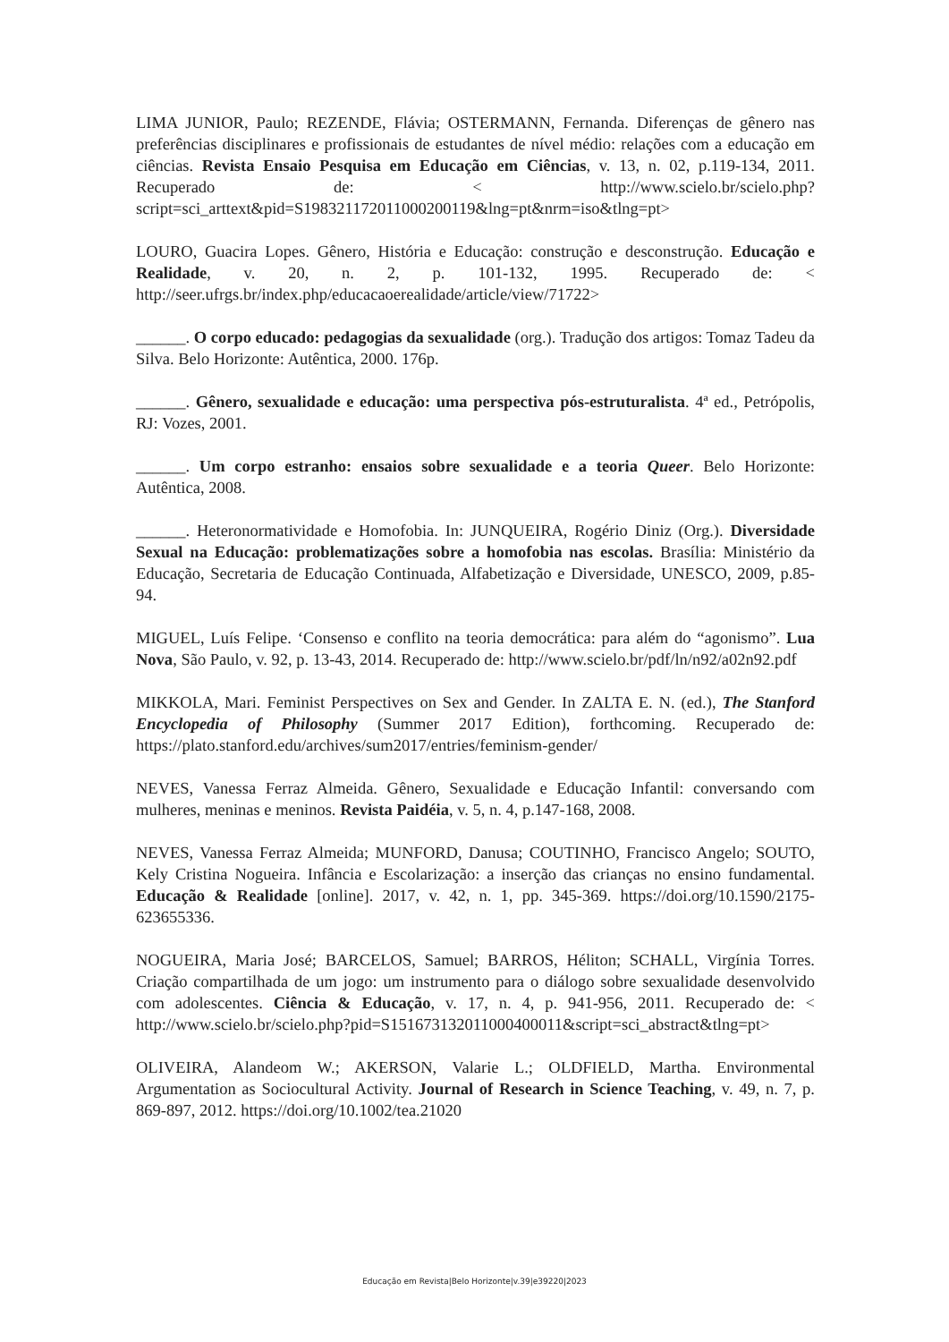LIMA JUNIOR, Paulo; REZENDE, Flávia; OSTERMANN, Fernanda. Diferenças de gênero nas preferências disciplinares e profissionais de estudantes de nível médio: relações com a educação em ciências. Revista Ensaio Pesquisa em Educação em Ciências, v. 13, n. 02, p.119-134, 2011. Recuperado de: < http://www.scielo.br/scielo.php?script=sci_arttext&pid=S198321172011000200119&lng=pt&nrm=iso&tlng=pt>
LOURO, Guacira Lopes. Gênero, História e Educação: construção e desconstrução. Educação e Realidade, v. 20, n. 2, p. 101-132, 1995. Recuperado de: < http://seer.ufrgs.br/index.php/educacaoerealidade/article/view/71722>
______. O corpo educado: pedagogias da sexualidade (org.). Tradução dos artigos: Tomaz Tadeu da Silva. Belo Horizonte: Autêntica, 2000. 176p.
______. Gênero, sexualidade e educação: uma perspectiva pós-estruturalista. 4ª ed., Petrópolis, RJ: Vozes, 2001.
______. Um corpo estranho: ensaios sobre sexualidade e a teoria Queer. Belo Horizonte: Autêntica, 2008.
______. Heteronormatividade e Homofobia. In: JUNQUEIRA, Rogério Diniz (Org.). Diversidade Sexual na Educação: problematizações sobre a homofobia nas escolas. Brasília: Ministério da Educação, Secretaria de Educação Continuada, Alfabetização e Diversidade, UNESCO, 2009, p.85-94.
MIGUEL, Luís Felipe. ‘Consenso e conflito na teoria democrática: para além do “agonismo”. Lua Nova, São Paulo, v. 92, p. 13-43, 2014. Recuperado de: http://www.scielo.br/pdf/ln/n92/a02n92.pdf
MIKKOLA, Mari. Feminist Perspectives on Sex and Gender. In ZALTA E. N. (ed.), The Stanford Encyclopedia of Philosophy (Summer 2017 Edition), forthcoming. Recuperado de: https://plato.stanford.edu/archives/sum2017/entries/feminism-gender/
NEVES, Vanessa Ferraz Almeida. Gênero, Sexualidade e Educação Infantil: conversando com mulheres, meninas e meninos. Revista Paidéia, v. 5, n. 4, p.147-168, 2008.
NEVES, Vanessa Ferraz Almeida; MUNFORD, Danusa; COUTINHO, Francisco Angelo; SOUTO, Kely Cristina Nogueira. Infância e Escolarização: a inserção das crianças no ensino fundamental. Educação & Realidade [online]. 2017, v. 42, n. 1, pp. 345-369. https://doi.org/10.1590/2175-623655336.
NOGUEIRA, Maria José; BARCELOS, Samuel; BARROS, Héliton; SCHALL, Virgínia Torres. Criação compartilhada de um jogo: um instrumento para o diálogo sobre sexualidade desenvolvido com adolescentes. Ciência & Educação, v. 17, n. 4, p. 941-956, 2011. Recuperado de: < http://www.scielo.br/scielo.php?pid=S151673132011000400011&script=sci_abstract&tlng=pt>
OLIVEIRA, Alandeom W.; AKERSON, Valarie L.; OLDFIELD, Martha. Environmental Argumentation as Sociocultural Activity. Journal of Research in Science Teaching, v. 49, n. 7, p. 869-897, 2012. https://doi.org/10.1002/tea.21020
Educação em Revista|Belo Horizonte|v.39|e39220|2023